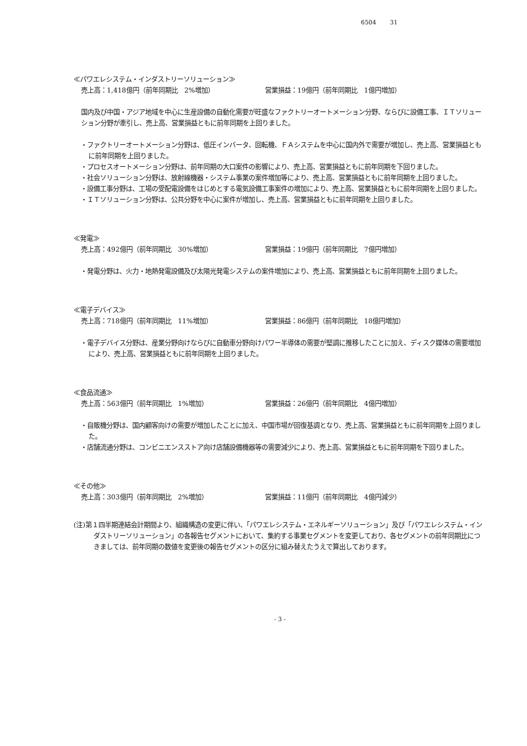6504　　 31
≪パワエレシステム・インダストリーソリューション≫
売上高：1,418億円（前年同期比　2%増加） 営業損益：19億円（前年同期比　1億円増加）
国内及び中国・アジア地域を中心に生産設備の自動化需要が旺盛なファクトリーオートメーション分野、ならびに設備工事、ＩＴソリューション分野が牽引し、売上高、営業損益ともに前年同期を上回りました。
・ファクトリーオートメーション分野は、低圧インバータ、回転機、ＦＡシステムを中心に国内外で需要が増加し、売上高、営業損益ともに前年同期を上回りました。
・プロセスオートメーション分野は、前年同期の大口案件の影響により、売上高、営業損益ともに前年同期を下回りました。
・社会ソリューション分野は、放射線機器・システム事業の案件増加等により、売上高、営業損益ともに前年同期を上回りました。
・設備工事分野は、工場の受配電設備をはじめとする電気設備工事案件の増加により、売上高、営業損益ともに前年同期を上回りました。
・ＩＴソリューション分野は、公共分野を中心に案件が増加し、売上高、営業損益ともに前年同期を上回りました。
≪発電≫
売上高：492億円（前年同期比　30%増加） 営業損益：19億円（前年同期比　7億円増加）
・発電分野は、火力・地熱発電設備及び太陽光発電システムの案件増加により、売上高、営業損益ともに前年同期を上回りました。
≪電子デバイス≫
売上高：718億円（前年同期比　11%増加） 営業損益：86億円（前年同期比　18億円増加）
・電子デバイス分野は、産業分野向けならびに自動車分野向けパワー半導体の需要が堅調に推移したことに加え、ディスク媒体の需要増加により、売上高、営業損益ともに前年同期を上回りました。
≪食品流通≫
売上高：563億円（前年同期比　1%増加） 営業損益：26億円（前年同期比　4億円増加）
・自販機分野は、国内顧客向けの需要が増加したことに加え、中国市場が回復基調となり、売上高、営業損益ともに前年同期を上回りました。
・店舗流通分野は、コンビニエンスストア向け店舗設備機器等の需要減少により、売上高、営業損益ともに前年同期を下回りました。
≪その他≫
売上高：303億円（前年同期比　2%増加） 営業損益：11億円（前年同期比　4億円減少）
(注)第１四半期連結会計期間より、組織構造の変更に伴い、「パワエレシステム・エネルギーソリューション」及び「パワエレシステム・インダストリーソリューション」の各報告セグメントにおいて、集約する事業セグメントを変更しており、各セグメントの前年同期比につきましては、前年同期の数値を変更後の報告セグメントの区分に組み替えたうえで算出しております。
- 3 -